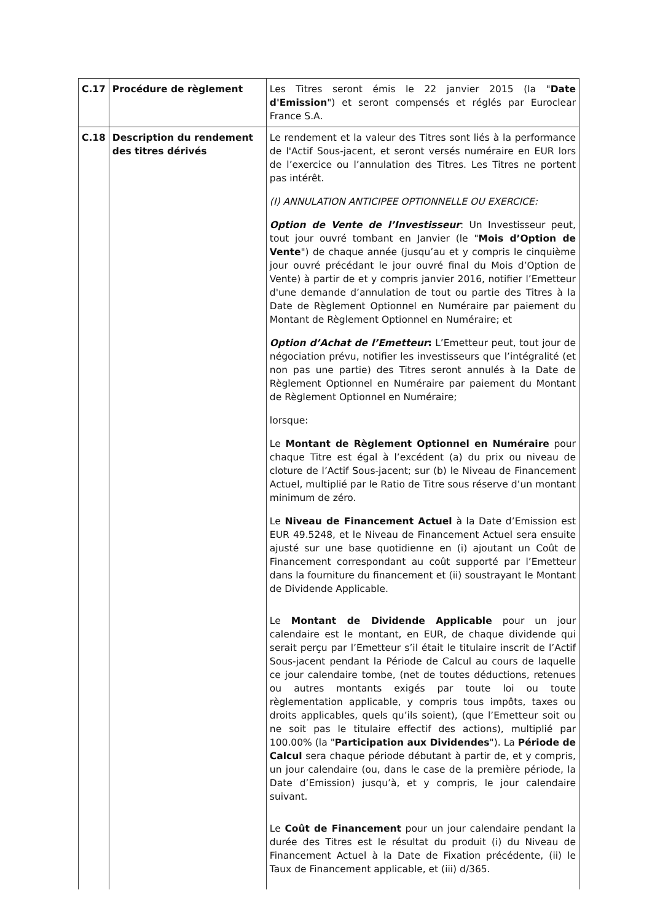| C.17 | Procédure de règlement | Les Titres seront émis le 22 janvier 2015 (la " Date d'Emission ") et seront compensés et réglés par Euroclear France S.A. |
| C.18 | Description du rendement des titres dérivés | Le rendement et la valeur des Titres sont liés à la performance de l'Actif Sous-jacent, et seront versés numéraire en EUR lors de l’exercice ou l’annulation des Titres. Les Titres ne portent pas intérêt. (I) ANNULATION ANTICIPEE OPTIONNELLE OU EXERCICE: Option de Vente de l’Investisseur : Un Investisseur peut, tout jour ouvré tombant en Janvier (le " Mois d’Option de Vente ") de chaque année (jusqu’au et y compris le cinquième jour ouvré précédant le jour ouvré final du Mois d’Option de Vente) à partir de et y compris janvier 2016, notifier l’Emetteur d'une demande d’annulation de tout ou partie des Titres à la Date de Règlement Optionnel en Numéraire par paiement du Montant de Règlement Optionnel en Numéraire; et Option d’Achat de l’Emetteur : L’Emetteur peut, tout jour de négociation prévu, notifier les investisseurs que l’intégralité (et non pas une partie) des Titres seront annulés à la Date de Règlement Optionnel en Numéraire par paiement du Montant de Règlement Optionnel en Numéraire; lorsque: Le Montant de Règlement Optionnel en Numéraire pour chaque Titre est égal à l’excédent (a) du prix ou niveau de cloture de l’Actif Sous-jacent; sur (b) le Niveau de Financement Actuel, multiplié par le Ratio de Titre sous réserve d’un montant minimum de zéro. Le Niveau de Financement Actuel à la Date d’Emission est EUR 49.5248, et le Niveau de Financement Actuel sera ensuite ajusté sur une base quotidienne en (i) ajoutant un Coût de Financement correspondant au coût supporté par l’Emetteur dans la fourniture du financement et (ii) soustrayant le Montant de Dividende Applicable. Le Montant de Dividende Applicable pour un jour calendaire est le montant, en EUR, de chaque dividende qui serait perçu par l’Emetteur s’il était le titulaire inscrit de l’Actif Sous-jacent pendant la Période de Calcul au cours de laquelle ce jour calendaire tombe, (net de toutes déductions, retenues ou autres montants exigés par toute loi ou toute règlementation applicable, y compris tous impôts, taxes ou droits applicables, quels qu’ils soient), (que l’Emetteur soit ou ne soit pas le titulaire effectif des actions), multiplié par 100.00% (la " Participation aux Dividendes "). La Période de Calcul sera chaque période débutant à partir de, et y compris, un jour calendaire (ou, dans le case de la première période, la Date d’Emission) jusqu’à, et y compris, le jour calendaire suivant. Le Coût de Financement pour un jour calendaire pendant la durée des Titres est le résultat du produit (i) du Niveau de Financement Actuel à la Date de Fixation précédente, (ii) le Taux de Financement applicable, et (iii) d/365. |